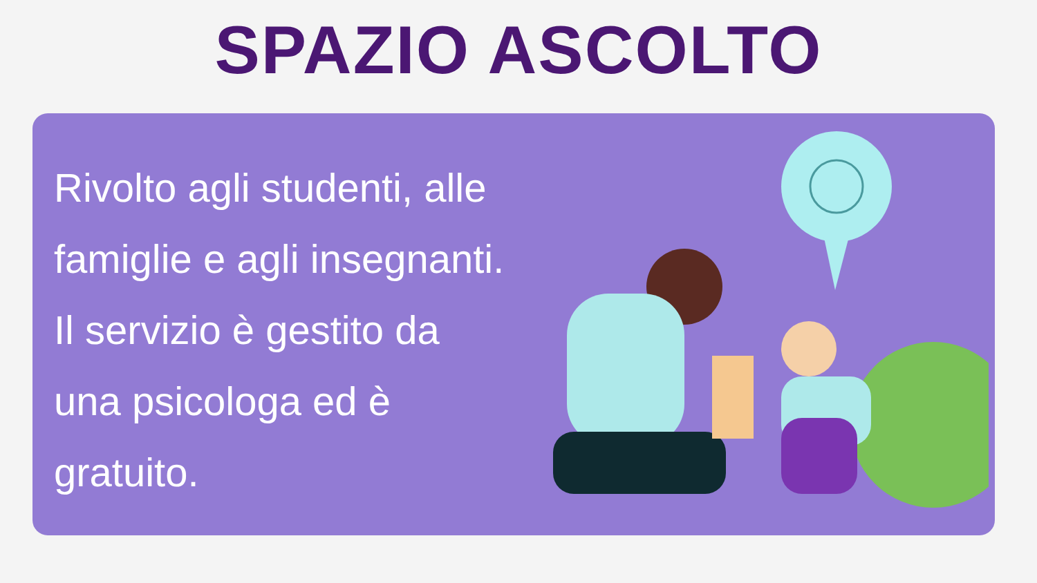SPAZIO ASCOLTO
Rivolto agli studenti, alle famiglie e agli insegnanti. Il servizio è gestito da una psicologa ed è gratuito.